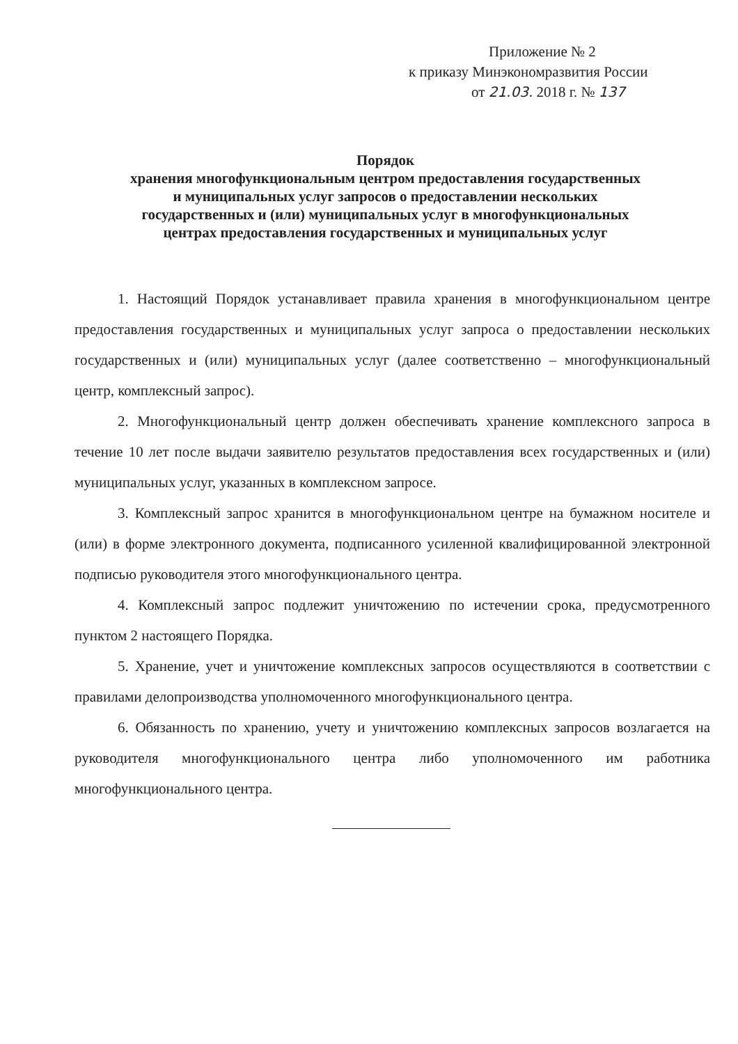Приложение № 2
к приказу Минэкономразвития России
от 21.03. 2018 г. № 137
Порядок
хранения многофункциональным центром предоставления государственных
и муниципальных услуг запросов о предоставлении нескольких
государственных и (или) муниципальных услуг в многофункциональных
центрах предоставления государственных и муниципальных услуг
1. Настоящий Порядок устанавливает правила хранения в многофункциональном центре предоставления государственных и муниципальных услуг запроса о предоставлении нескольких государственных и (или) муниципальных услуг (далее соответственно – многофункциональный центр, комплексный запрос).
2. Многофункциональный центр должен обеспечивать хранение комплексного запроса в течение 10 лет после выдачи заявителю результатов предоставления всех государственных и (или) муниципальных услуг, указанных в комплексном запросе.
3. Комплексный запрос хранится в многофункциональном центре на бумажном носителе и (или) в форме электронного документа, подписанного усиленной квалифицированной электронной подписью руководителя этого многофункционального центра.
4. Комплексный запрос подлежит уничтожению по истечении срока, предусмотренного пунктом 2 настоящего Порядка.
5. Хранение, учет и уничтожение комплексных запросов осуществляются в соответствии с правилами делопроизводства уполномоченного многофункционального центра.
6. Обязанность по хранению, учету и уничтожению комплексных запросов возлагается на руководителя многофункционального центра либо уполномоченного им работника многофункционального центра.